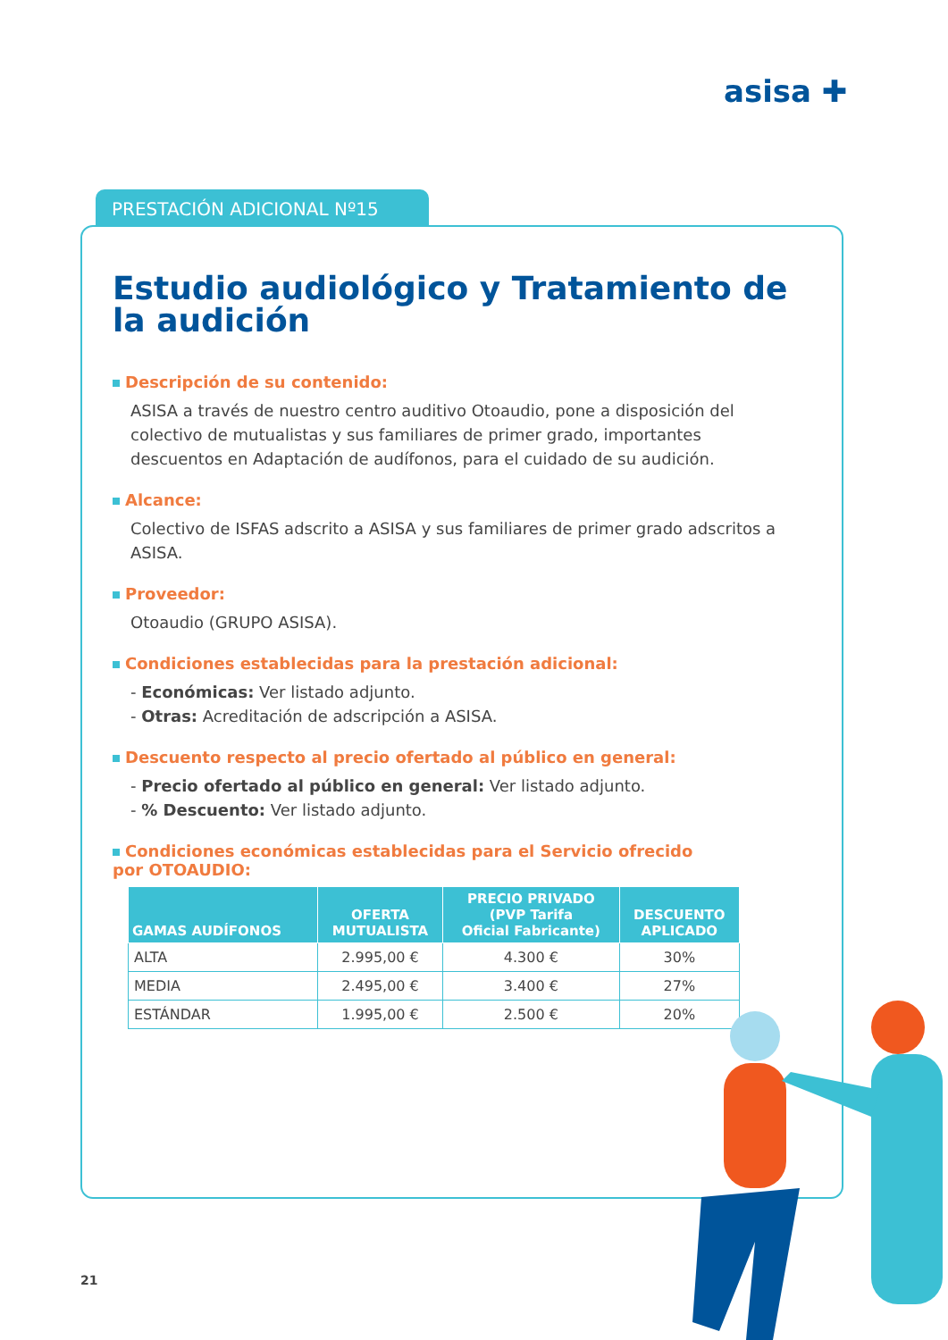asisa ✚
PRESTACIÓN ADICIONAL Nº15
Estudio audiológico y Tratamiento de la audición
Descripción de su contenido:
ASISA a través de nuestro centro auditivo Otoaudio, pone a disposición del colectivo de mutualistas y sus familiares de primer grado, importantes descuentos en Adaptación de audífonos, para el cuidado de su audición.
Alcance:
Colectivo de ISFAS adscrito a ASISA y sus familiares de primer grado adscritos a ASISA.
Proveedor:
Otoaudio (GRUPO ASISA).
Condiciones establecidas para la prestación adicional:
- Económicas: Ver listado adjunto.
- Otras: Acreditación de adscripción a ASISA.
Descuento respecto al precio ofertado al público en general:
- Precio ofertado al público en general: Ver listado adjunto.
- % Descuento: Ver listado adjunto.
Condiciones económicas establecidas para el Servicio ofrecido
por OTOAUDIO:
| GAMAS AUDÍFONOS | OFERTA MUTUALISTA | PRECIO PRIVADO (PVP Tarifa Oficial Fabricante) | DESCUENTO APLICADO |
| --- | --- | --- | --- |
| ALTA | 2.995,00 € | 4.300 € | 30% |
| MEDIA | 2.495,00 € | 3.400 € | 27% |
| ESTÁNDAR | 1.995,00 € | 2.500 € | 20% |
21